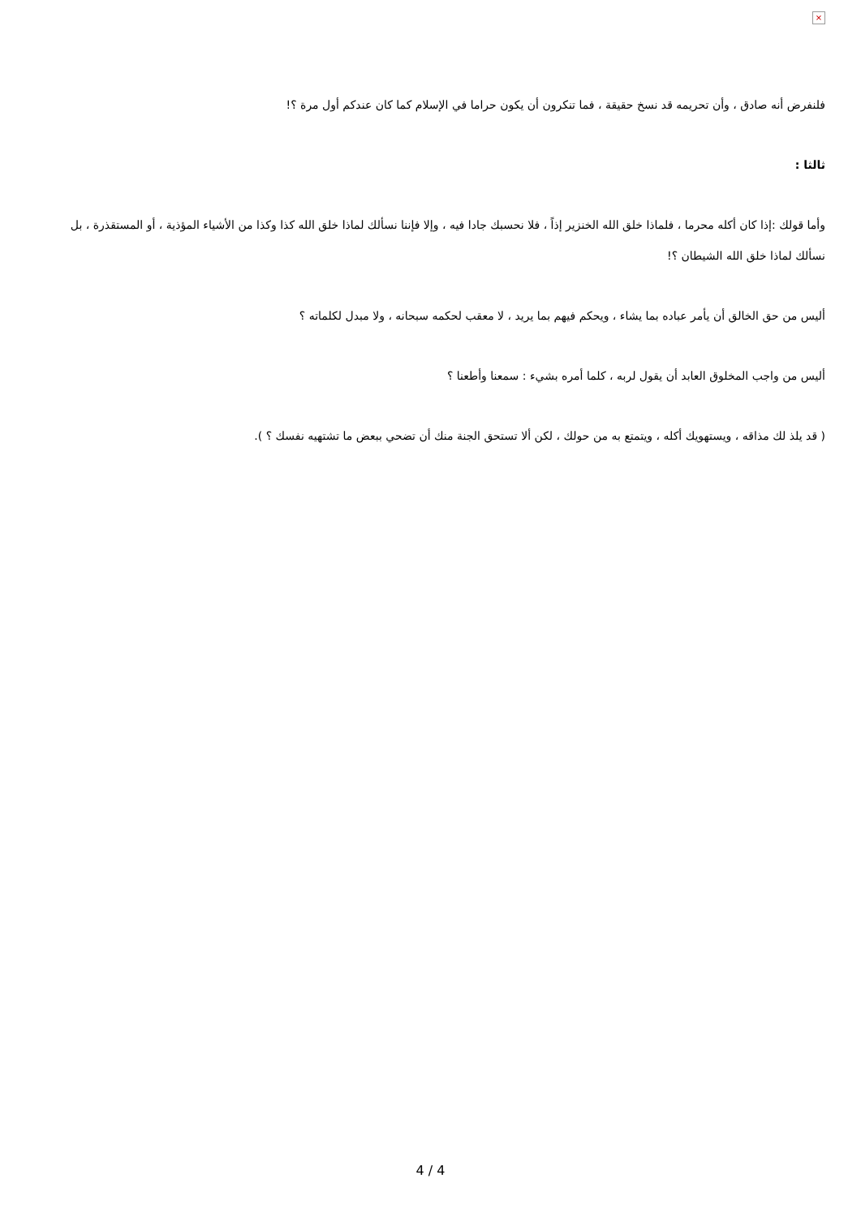×
فلنفرض أنه صادق ، وأن تحريمه قد نسخ حقيقة ، فما تنكرون أن يكون حراما في الإسلام كما كان عندكم أول مرة ؟!
ثالثا :
وأما قولك :إذا كان أكله محرما ، فلماذا خلق الله الخنزير إذاً ، فلا نحسبك جادا فيه ، وإلا فإننا نسألك لماذا خلق الله كذا وكذا من الأشياء المؤذية ، أو المستقذرة ، بل نسألك لماذا خلق الله الشيطان ؟!
أليس من حق الخالق أن يأمر عباده بما يشاء ، ويحكم فيهم بما يريد ، لا معقب لحكمه سبحانه ، ولا مبدل لكلماته ؟
أليس من واجب المخلوق العابد أن يقول لربه ، كلما أمره بشيء : سمعنا وأطعنا ؟
( قد يلذ لك مذاقه ، ويستهويك أكله ، ويتمتع به من حولك ، لكن ألا تستحق الجنة منك أن تضحي ببعض ما تشتهيه نفسك ؟ ).
4 / 4